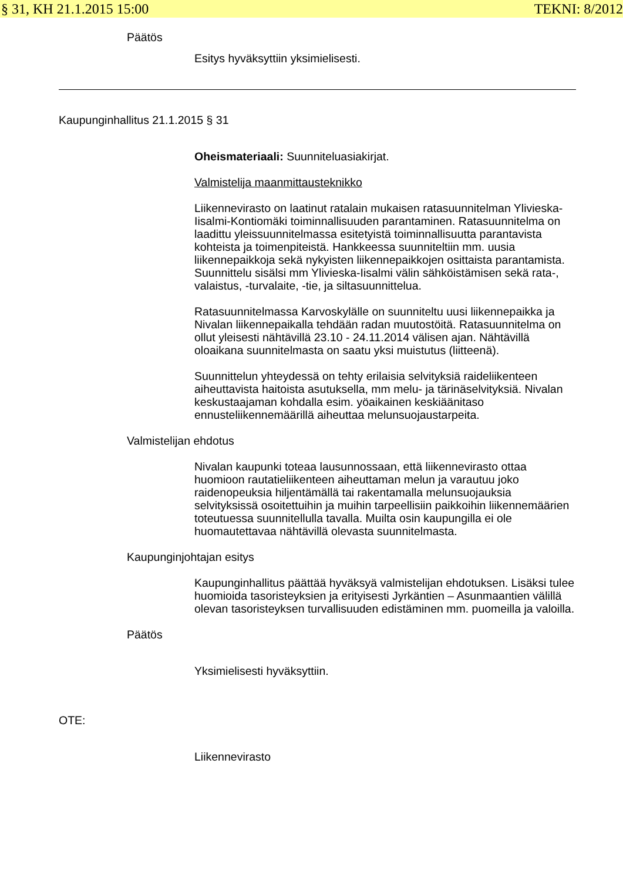§ 31, KH 21.1.2015 15:00 TEKNI: 8/2012
Päätös
Esitys hyväksyttiin yksimielisesti.
Kaupunginhallitus 21.1.2015 § 31
Oheismateriaali: Suunniteluasiakirjat.
Valmistelija maanmittausteknikko
Liikennevirasto on laatinut ratalain mukaisen ratasuunnitelman Ylivieska-Iisalmi-Kontiomäki toiminnallisuuden parantaminen. Ratasuunnitelma on laadittu yleissuunnitelmassa esitetyistä toiminnallisuutta parantavista kohteista ja toimenpiteistä. Hankkeessa suunniteltiin mm. uusia liikennepaikkoja sekä nykyisten liikennepaikkojen osittaista parantamista. Suunnittelu sisälsi mm Ylivieska-Iisalmi välin sähköistämisen sekä rata-, valaistus, -turvalaite, -tie, ja siltasuunnittelua.
Ratasuunnitelmassa Karvoskylälle on suunniteltu uusi liikennepaikka ja Nivalan liikennepaikalla tehdään radan muutostöitä. Ratasuunnitelma on ollut yleisesti nähtävillä 23.10 - 24.11.2014 välisen ajan. Nähtävillä oloaikana suunnitelmasta on saatu yksi muistutus (liitteenä).
Suunnittelun yhteydessä on tehty erilaisia selvityksiä raideliikenteen aiheuttavista haitoista asutuksella, mm melu- ja tärinäselvityksiä. Nivalan keskustaajaman kohdalla esim. yöaikainen keskiäänitaso ennusteliikennemäärillä aiheuttaa melunsuojaustarpeita.
Valmistelijan ehdotus
Nivalan kaupunki toteaa lausunnossaan, että liikennevirasto ottaa huomioon rautatieliikenteen aiheuttaman melun ja varautuu joko raidenopeuksia hiljentämällä tai rakentamalla melunsuojauksia selvityksissä osoitettuihin ja muihin tarpeellisiin paikkoihin liikennemäärien toteutuessa suunnitellulla tavalla. Muilta osin kaupungilla ei ole huomautettavaa nähtävillä olevasta suunnitelmasta.
Kaupunginjohtajan esitys
Kaupunginhallitus päättää hyväksyä valmistelijan ehdotuksen. Lisäksi tulee huomioida tasoristeyksien ja erityisesti Jyrkäntien – Asunmaantien välillä olevan tasoristeyksen turvallisuuden edistäminen mm. puomeilla ja valoilla.
Päätös
Yksimielisesti hyväksyttiin.
OTE:
Liikennevirasto